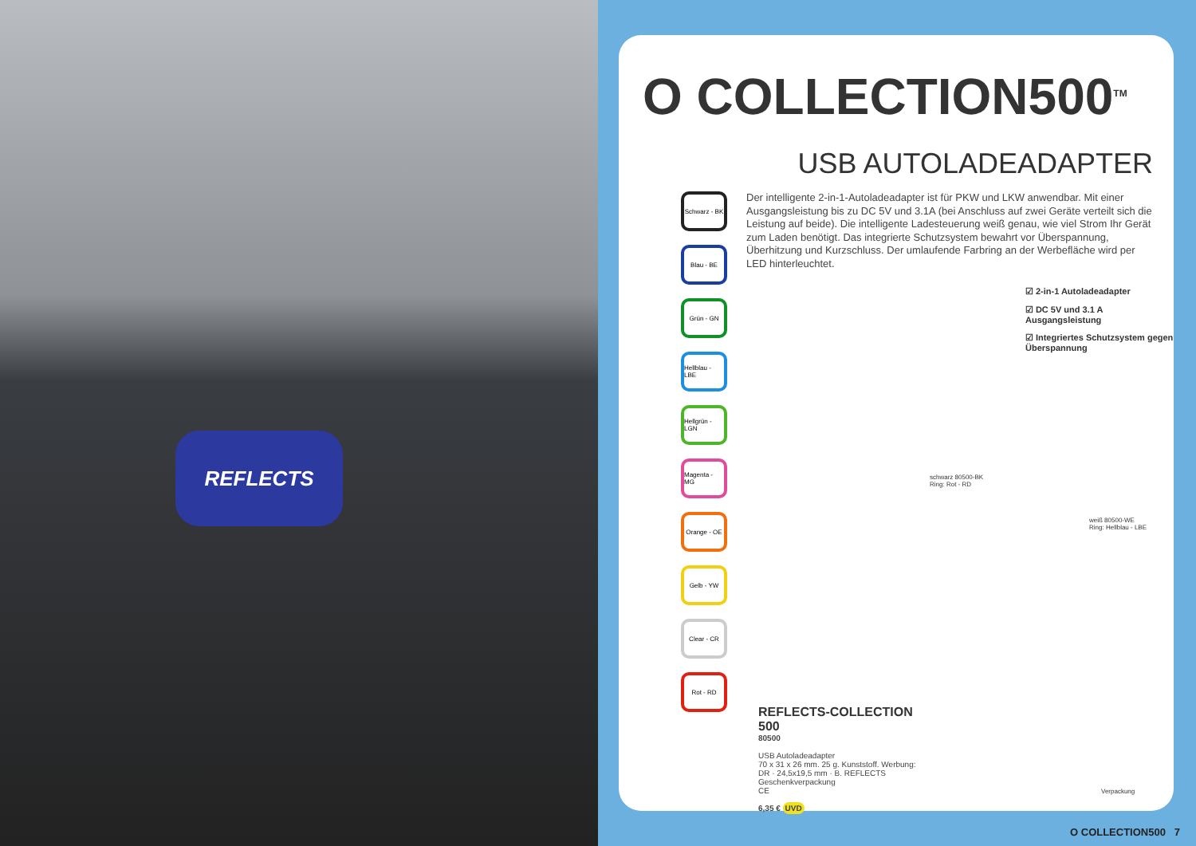REFLECTS
O COLLECTION500<sup>TM</sup>
USB AUTOLADEADAPTER
Schwarz - BK
Blau - BE
Grün - GN
Hellblau - LBE
Hellgrün - LGN
Magenta - MG
Orange - OE
Gelb - YW
Clear - CR
Rot - RD
Der intelligente 2-in-1-Autoladeadapter ist für PKW und LKW anwendbar. Mit einer Ausgangsleistung bis zu DC 5V und 3.1A (bei Anschluss auf zwei Geräte verteilt sich die Leistung auf beide). Die intelligente Ladesteuerung weiß genau, wie viel Strom Ihr Gerät zum Laden benötigt. Das integrierte Schutzsystem bewahrt vor Überspannung, Überhitzung und Kurzschluss. Der umlaufende Farbring an der Werbefläche wird per LED hinterleuchtet.
☑ 2-in-1 Autoladeadapter
☑ DC 5V und 3.1 A Ausgangsleistung
☑ Integriertes Schutzsystem gegen
Überspannung
schwarz 80500-BK
Ring: Rot - RD
weiß 80500-WE
Ring: Hellblau - LBE
REFLECTS-COLLECTION 500
80500
USB Autoladeadapter
70 x 31 x 26 mm. 25 g. Kunststoff. Werbung: DR · 24,5x19,5 mm · B. REFLECTS Geschenkverpackung
CE
6,35 € UVD
Verpackung
O COLLECTION500 7